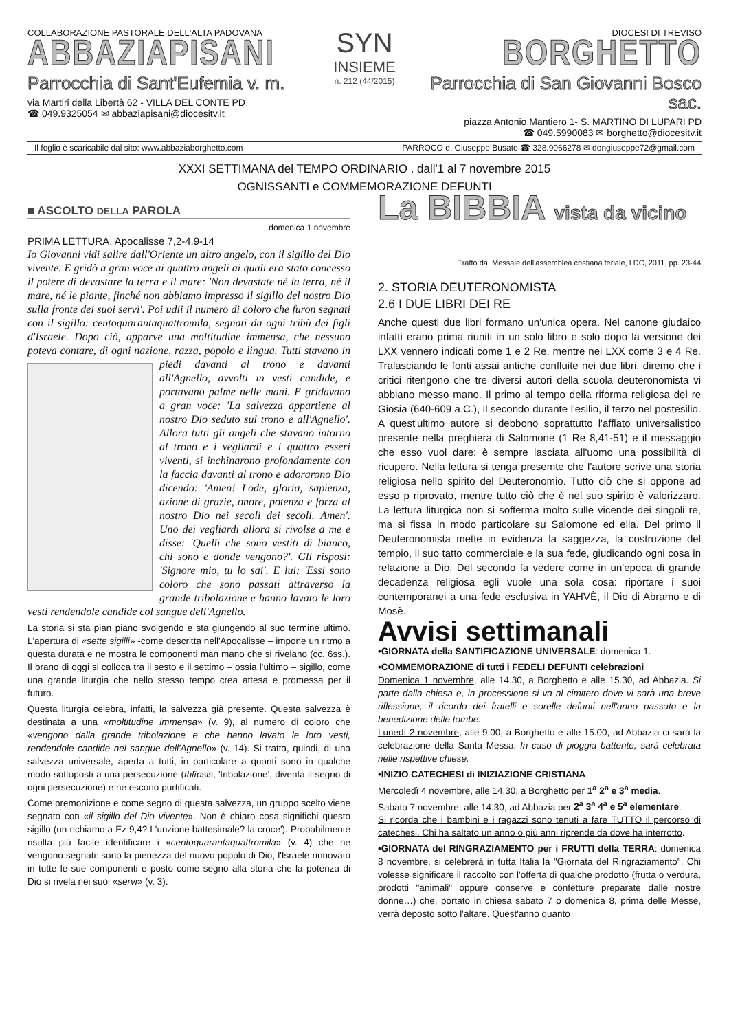COLLABORAZIONE PASTORALE DELL'ALTA PADOVANA
ABBAZIAPISANI
Parrocchia di Sant'Eufemia v. m.
via Martiri della Libertà 62 - VILLA DEL CONTE PD
☎ 049.9325054 ✉ abbaziapisani@diocesitv.it
SYN
INSIEME
n. 212 (44/2015)
DIOCESI DI TREVISO
BORGHETTO
Parrocchia di San Giovanni Bosco sac.
piazza Antonio Mantiero 1- S. MARTINO DI LUPARI PD
☎ 049.5990083 ✉ borghetto@diocesitv.it
Il foglio è scaricabile dal sito: www.abbaziaborghetto.com PARROCO d. Giuseppe Busato ☎ 328.9066278 ✉ dongiuseppe72@gmail.com
XXXI SETTIMANA del TEMPO ORDINARIO . dall'1 al 7 novembre 2015
OGNISSANTI e COMMEMORAZIONE DEFUNTI
■ ASCOLTO DELLA PAROLA
domenica 1 novembre
PRIMA LETTURA. Apocalisse 7,2-4.9-14
Io Giovanni vidi salire dall'Oriente un altro angelo, con il sigillo del Dio vivente. E gridò a gran voce ai quattro angeli ai quali era stato concesso il potere di devastare la terra e il mare: 'Non devastate né la terra, né il mare, né le piante, finché non abbiamo impresso il sigillo del nostro Dio sulla fronte dei suoi servi'. Poi udii il numero di coloro che furon segnati con il sigillo: centoquarantaquattromila, segnati da ogni tribù dei figli d'Israele. Dopo ciò, apparve una moltitudine immensa, che nessuno poteva contare, di ogni nazione, razza, popolo e lingua. Tutti stavano in
piedi davanti al trono e davanti all'Agnello, avvolti in vesti candide, e portavano palme nelle mani. E gridavano a gran voce: 'La salvezza appartiene al nostro Dio seduto sul trono e all'Agnello'. Allora tutti gli angeli che stavano intorno al trono e i vegliardi e i quattro esseri viventi, si inchinarono profondamente con la faccia davanti al trono e adorarono Dio dicendo: 'Amen! Lode, gloria, sapienza, azione di grazie, onore, potenza e forza al nostro Dio nei secoli dei secoli. Amen'. Uno dei vegliardi allora si rivolse a me e disse: 'Quelli che sono vestiti di bianco, chi sono e donde vengono?'. Gli risposi: 'Signore mio, tu lo sai'. E lui: 'Essi sono coloro che sono passati attraverso la grande tribolazione e hanno lavato le loro vesti rendendole candide col sangue dell'Agnello.
La storia si sta pian piano svolgendo e sta giungendo al suo termine ultimo. L'apertura di «sette sigilli» -come descritta nell'Apocalisse – impone un ritmo a questa durata e ne mostra le componenti man mano che si rivelano (cc. 6ss.). Il brano di oggi si colloca tra il sesto e il settimo – ossia l'ultimo – sigillo, come una grande liturgia che nello stesso tempo crea attesa e promessa per il futuro.
Questa liturgia celebra, infatti, la salvezza già presente. Questa salvezza è destinata a una «moltitudine immensa» (v. 9), al numero di coloro che «vengono dalla grande tribolazione e che hanno lavato le loro vesti, rendendole candide nel sangue dell'Agnello» (v. 14). Si tratta, quindi, di una salvezza universale, aperta a tutti, in particolare a quanti sono in qualche modo sottoposti a una persecuzione (thlîpsis, 'tribolazione', diventa il segno di ogni persecuzione) e ne escono purtificati.
Come premonizione e come segno di questa salvezza, un gruppo scelto viene segnato con «il sigillo del Dio vivente». Non è chiaro cosa significhi questo sigillo (un richiamo a Ez 9,4? L'unzione battesimale? la croce'). Probabilmente risulta più facile identificare i «centoquarantaquattromila» (v. 4) che ne vengono segnati: sono la pienezza del nuovo popolo di Dio, l'Israele rinnovato in tutte le sue componenti e posto come segno alla storia che la potenza di Dio si rivela nei suoi «servi» (v. 3).
La BIBBIA vista da vicino
Tratto da: Messale dell'assemblea cristiana feriale, LDC, 2011, pp. 23-44
2. STORIA DEUTERONOMISTA
2.6 I DUE LIBRI DEI RE
Anche questi due libri formano un'unica opera. Nel canone giudaico infatti erano prima riuniti in un solo libro e solo dopo la versione dei LXX vennero indicati come 1 e 2 Re, mentre nei LXX come 3 e 4 Re. Tralasciando le fonti assai antiche confluite nei due libri, diremo che i critici ritengono che tre diversi autori della scuola deuteronomista vi abbiano messo mano. Il primo al tempo della riforma religiosa del re Giosia (640-609 a.C.), il secondo durante l'esilio, il terzo nel postesilio. A quest'ultimo autore si debbono soprattutto l'afflato universalistico presente nella preghiera di Salomone (1 Re 8,41-51) e il messaggio che esso vuol dare: è sempre lasciata all'uomo una possibilità di ricupero. Nella lettura si tenga presemte che l'autore scrive una storia religiosa nello spirito del Deuteronomio. Tutto ciò che si oppone ad esso p riprovato, mentre tutto ciò che è nel suo spirito è valorizzaro. La lettura liturgica non si sofferma molto sulle vicende dei singoli re, ma si fissa in modo particolare su Salomone ed elia. Del primo il Deuteronomista mette in evidenza la saggezza, la costruzione del tempio, il suo tatto commerciale e la sua fede, giudicando ogni cosa in relazione a Dio. Del secondo fa vedere come in un'epoca di grande decadenza religiosa egli vuole una sola cosa: riportare i suoi contemporanei a una fede esclusiva in YAHVÈ, il Dio di Abramo e di Mosè.
Avvisi settimanali
•GIORNATA della SANTIFICAZIONE UNIVERSALE: domenica 1.
•COMMEMORAZIONE di tutti i FEDELI DEFUNTI celebrazioni
Domenica 1 novembre, alle 14.30, a Borghetto e alle 15.30, ad Abbazia. Si parte dalla chiesa e, in processione si va al cimitero dove vi sarà una breve riflessione, il ricordo dei fratelli e sorelle defunti nell'anno passato e la benedizione delle tombe.
Lunedì 2 novembre, alle 9.00, a Borghetto e alle 15.00, ad Abbazia ci sarà la celebrazione della Santa Messa. In caso di pioggia battente, sarà celebrata nelle rispettive chiese.
•INIZIO CATECHESI di INIZIAZIONE CRISTIANA
Mercoledì 4 novembre, alle 14.30, a Borghetto per 1<sup>a</sup> 2<sup>a</sup> e 3<sup>a</sup> media.
Sabato 7 novembre, alle 14.30, ad Abbazia per 2<sup>a</sup> 3<sup>a</sup> 4<sup>a</sup> e 5<sup>a</sup> elementare.
Si ricorda che i bambini e i ragazzi sono tenuti a fare TUTTO il percorso di catechesi. Chi ha saltato un anno o più anni riprende da dove ha interrotto.
•GIORNATA del RINGRAZIAMENTO per i FRUTTI della TERRA: domenica 8 novembre, si celebrerà in tutta Italia la "Giornata del Ringraziamento". Chi volesse significare il raccolto con l'offerta di qualche prodotto (frutta o verdura, prodotti "animali" oppure conserve e confetture preparate dalle nostre donne…) che, portato in chiesa sabato 7 o domenica 8, prima delle Messe, verrà deposto sotto l'altare. Quest'anno quanto